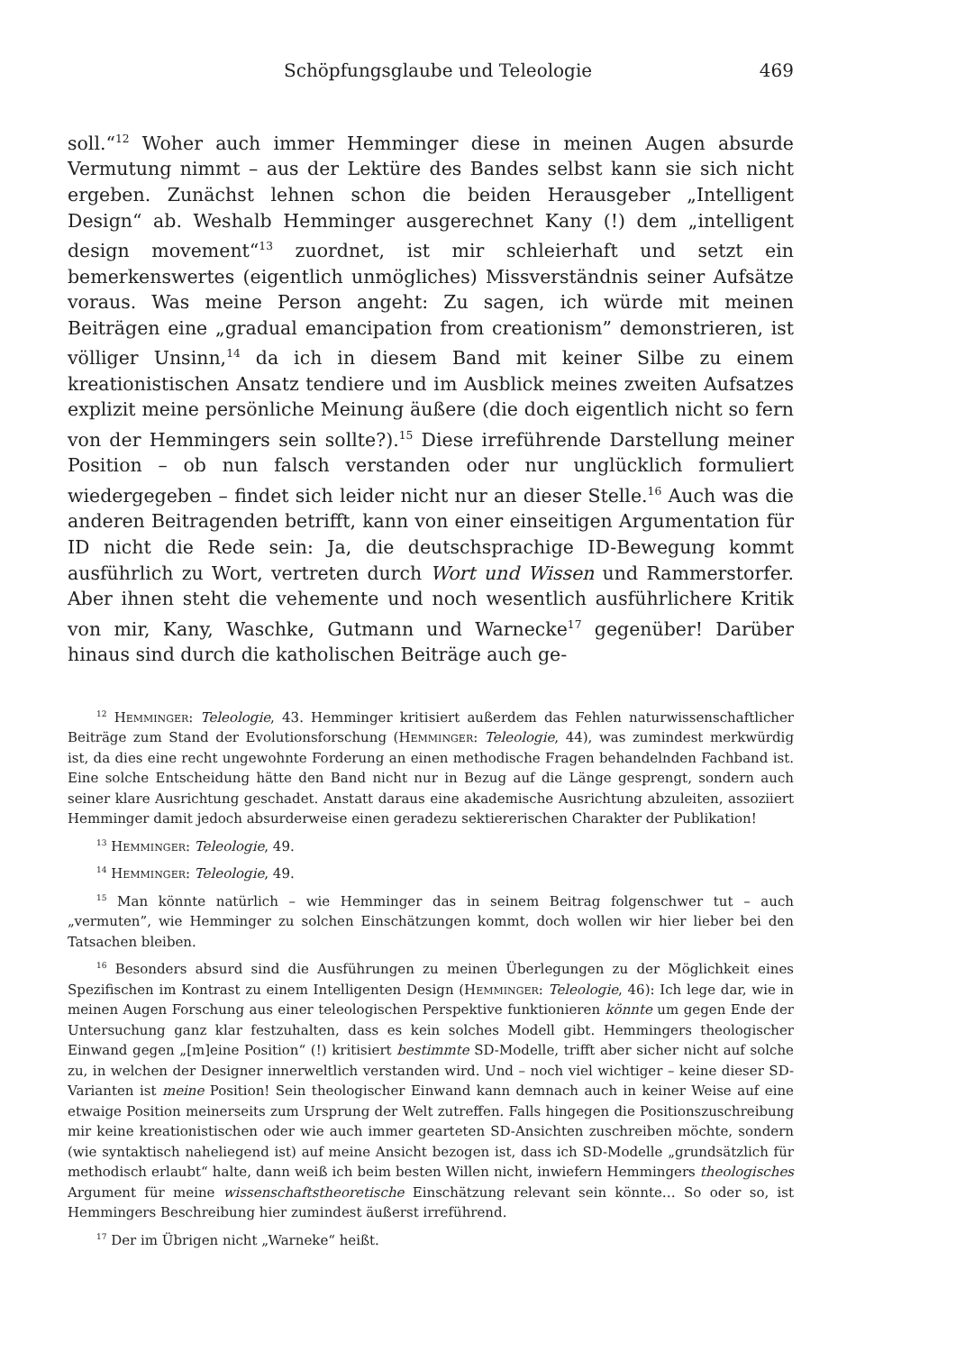Schöpfungsglaube und Teleologie 469
soll.“<sup>12</sup> Woher auch immer Hemminger diese in meinen Augen absurde Vermutung nimmt – aus der Lektüre des Bandes selbst kann sie sich nicht ergeben. Zunächst lehnen schon die beiden Herausgeber „Intelligent Design“ ab. Weshalb Hemminger ausgerechnet Kany (!) dem „intelligent design movement“<sup>13</sup> zuordnet, ist mir schleierhaft und setzt ein bemerkenswertes (eigentlich unmögliches) Missverständnis seiner Aufsätze voraus. Was meine Person angeht: Zu sagen, ich würde mit meinen Beiträgen eine „gradual emancipation from creationism” demonstrieren, ist völliger Unsinn,<sup>14</sup> da ich in diesem Band mit keiner Silbe zu einem kreationistischen Ansatz tendiere und im Ausblick meines zweiten Aufsatzes explizit meine persönliche Meinung äußere (die doch eigentlich nicht so fern von der Hemmingers sein sollte?).<sup>15</sup> Diese irreführende Darstellung meiner Position – ob nun falsch verstanden oder nur unglücklich formuliert wiedergegeben – findet sich leider nicht nur an dieser Stelle.<sup>16</sup> Auch was die anderen Beitragenden betrifft, kann von einer einseitigen Argumentation für ID nicht die Rede sein: Ja, die deutschsprachige ID-Bewegung kommt ausführlich zu Wort, vertreten durch Wort und Wissen und Rammerstorfer. Aber ihnen steht die vehemente und noch wesentlich ausführlichere Kritik von mir, Kany, Waschke, Gutmann und Warnecke<sup>17</sup> gegenüber! Darüber hinaus sind durch die katholischen Beiträge auch ge-
<sup>12</sup> Hemminger: Teleologie, 43. Hemminger kritisiert außerdem das Fehlen naturwissenschaftlicher Beiträge zum Stand der Evolutionsforschung (Hemminger: Teleologie, 44), was zumindest merkwürdig ist, da dies eine recht ungewohnte Forderung an einen methodische Fragen behandelnden Fachband ist. Eine solche Entscheidung hätte den Band nicht nur in Bezug auf die Länge gesprengt, sondern auch seiner klare Ausrichtung geschadet. Anstatt daraus eine akademische Ausrichtung abzuleiten, assoziiert Hemminger damit jedoch absurderweise einen geradezu sektiererischen Charakter der Publikation!
<sup>13</sup> Hemminger: Teleologie, 49.
<sup>14</sup> Hemminger: Teleologie, 49.
<sup>15</sup> Man könnte natürlich – wie Hemminger das in seinem Beitrag folgenschwer tut – auch „vermuten”, wie Hemminger zu solchen Einschätzungen kommt, doch wollen wir hier lieber bei den Tatsachen bleiben.
<sup>16</sup> Besonders absurd sind die Ausführungen zu meinen Überlegungen zu der Möglichkeit eines Spezifischen im Kontrast zu einem Intelligenten Design (Hemminger: Teleologie, 46): Ich lege dar, wie in meinen Augen Forschung aus einer teleologischen Perspektive funktionieren könnte um gegen Ende der Untersuchung ganz klar festzuhalten, dass es kein solches Modell gibt. Hemmingers theologischer Einwand gegen „[m]eine Position“ (!) kritisiert bestimmte SD-Modelle, trifft aber sicher nicht auf solche zu, in welchen der Designer innerweltlich verstanden wird. Und – noch viel wichtiger – keine dieser SD-Varianten ist meine Position! Sein theologischer Einwand kann demnach auch in keiner Weise auf eine etwaige Position meinerseits zum Ursprung der Welt zutreffen. Falls hingegen die Positionszuschreibung mir keine kreationistischen oder wie auch immer gearteten SD-Ansichten zuschreiben möchte, sondern (wie syntaktisch naheliegend ist) auf meine Ansicht bezogen ist, dass ich SD-Modelle „grundsätzlich für methodisch erlaubt“ halte, dann weiß ich beim besten Willen nicht, inwiefern Hemmingers theologisches Argument für meine wissenschaftstheoretische Einschätzung relevant sein könnte… So oder so, ist Hemmingers Beschreibung hier zumindest äußerst irreführend.
<sup>17</sup> Der im Übrigen nicht „Warneke“ heißt.